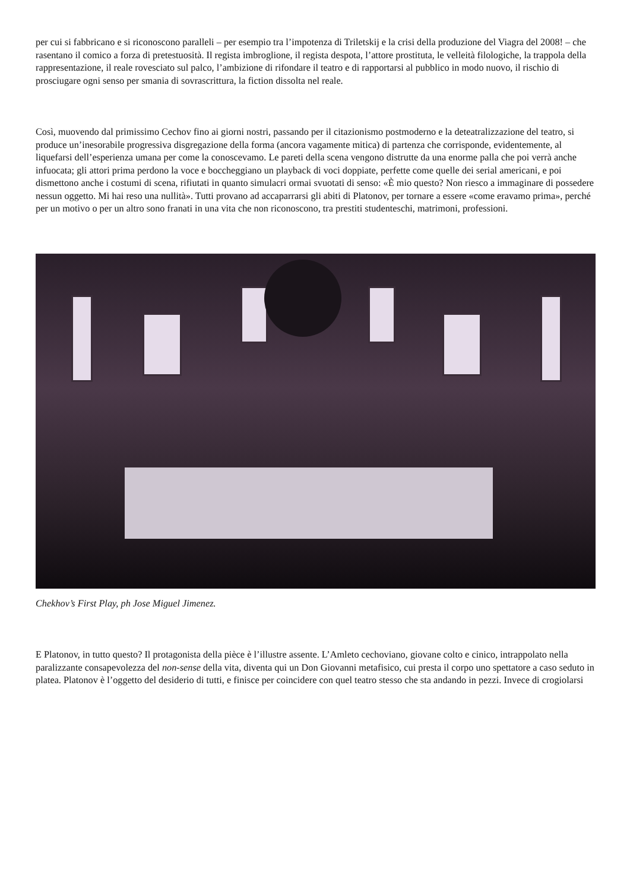per cui si fabbricano e si riconoscono paralleli – per esempio tra l’impotenza di Triletskij e la crisi della produzione del Viagra del 2008! – che rasentano il comico a forza di pretestuosità. Il regista imbroglione, il regista despota, l’attore prostituta, le velleità filologiche, la trappola della rappresentazione, il reale rovesciato sul palco, l’ambizione di rifondare il teatro e di rapportarsi al pubblico in modo nuovo, il rischio di prosciugare ogni senso per smania di sovrascrittura, la fiction dissolta nel reale.
Così, muovendo dal primissimo Cechov fino ai giorni nostri, passando per il citazionismo postmoderno e la deteatralizzazione del teatro, si produce un’inesorabile progressiva disgregazione della forma (ancora vagamente mitica) di partenza che corrisponde, evidentemente, al liquefarsi dell’esperienza umana per come la conoscevamo. Le pareti della scena vengono distrutte da una enorme palla che poi verrà anche infuocata; gli attori prima perdono la voce e boccheggiano un playback di voci doppiate, perfette come quelle dei serial americani, e poi dismettono anche i costumi di scena, rifiutati in quanto simulacri ormai svuotati di senso: «È mio questo? Non riesco a immaginare di possedere nessun oggetto. Mi hai reso una nullità». Tutti provano ad accaparrarsi gli abiti di Platonov, per tornare a essere «come eravamo prima», perché per un motivo o per un altro sono franati in una vita che non riconoscono, tra prestiti studenteschi, matrimoni, professioni.
Chekhov’s First Play, ph Jose Miguel Jimenez.
E Platonov, in tutto questo? Il protagonista della pièce è l’illustre assente. L’Amleto cechoviano, giovane colto e cinico, intrappolato nella paralizzante consapevolezza del non-sense della vita, diventa qui un Don Giovanni metafisico, cui presta il corpo uno spettatore a caso seduto in platea. Platonov è l’oggetto del desiderio di tutti, e finisce per coincidere con quel teatro stesso che sta andando in pezzi. Invece di crogiolarsi